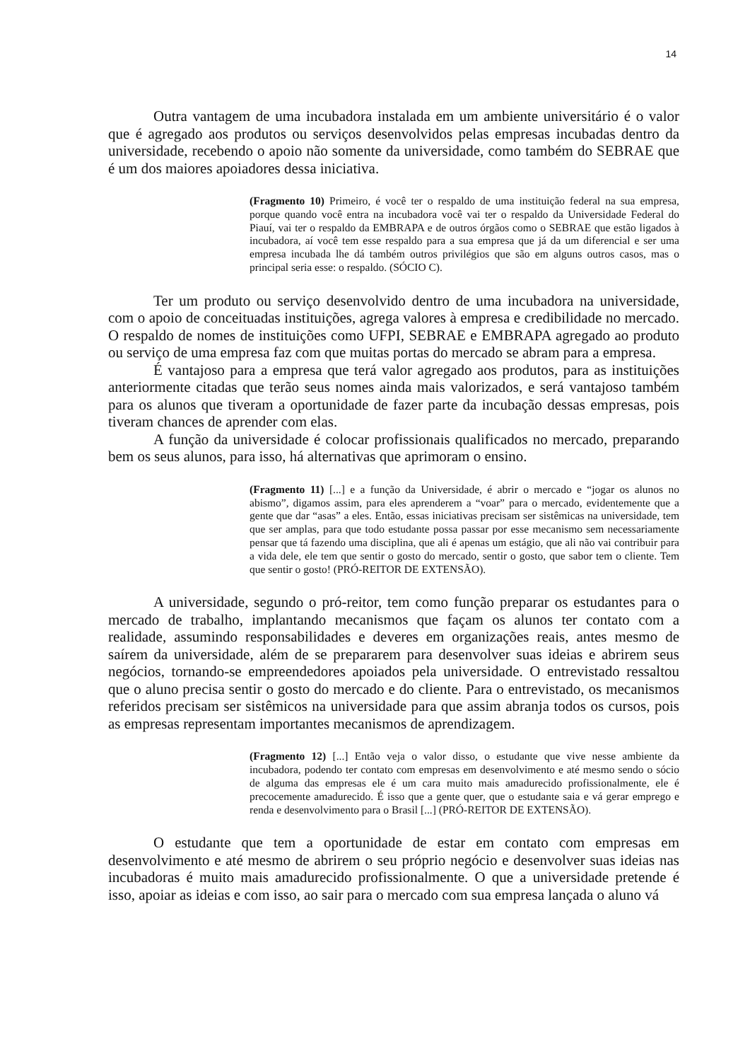14
Outra vantagem de uma incubadora instalada em um ambiente universitário é o valor que é agregado aos produtos ou serviços desenvolvidos pelas empresas incubadas dentro da universidade, recebendo o apoio não somente da universidade, como também do SEBRAE que é um dos maiores apoiadores dessa iniciativa.
(Fragmento 10) Primeiro, é você ter o respaldo de uma instituição federal na sua empresa, porque quando você entra na incubadora você vai ter o respaldo da Universidade Federal do Piauí, vai ter o respaldo da EMBRAPA e de outros órgãos como o SEBRAE que estão ligados à incubadora, aí você tem esse respaldo para a sua empresa que já da um diferencial e ser uma empresa incubada lhe dá também outros privilégios que são em alguns outros casos, mas o principal seria esse: o respaldo. (SÓCIO C).
Ter um produto ou serviço desenvolvido dentro de uma incubadora na universidade, com o apoio de conceituadas instituições, agrega valores à empresa e credibilidade no mercado. O respaldo de nomes de instituições como UFPI, SEBRAE e EMBRAPA agregado ao produto ou serviço de uma empresa faz com que muitas portas do mercado se abram para a empresa.
É vantajoso para a empresa que terá valor agregado aos produtos, para as instituições anteriormente citadas que terão seus nomes ainda mais valorizados, e será vantajoso também para os alunos que tiveram a oportunidade de fazer parte da incubação dessas empresas, pois tiveram chances de aprender com elas.
A função da universidade é colocar profissionais qualificados no mercado, preparando bem os seus alunos, para isso, há alternativas que aprimoram o ensino.
(Fragmento 11) [...] e a função da Universidade, é abrir o mercado e “jogar os alunos no abismo”, digamos assim, para eles aprenderem a “voar” para o mercado, evidentemente que a gente que dar “asas” a eles. Então, essas iniciativas precisam ser sistêmicas na universidade, tem que ser amplas, para que todo estudante possa passar por esse mecanismo sem necessariamente pensar que tá fazendo uma disciplina, que ali é apenas um estágio, que ali não vai contribuir para a vida dele, ele tem que sentir o gosto do mercado, sentir o gosto, que sabor tem o cliente. Tem que sentir o gosto! (PRÓ-REITOR DE EXTENSÃO).
A universidade, segundo o pró-reitor, tem como função preparar os estudantes para o mercado de trabalho, implantando mecanismos que façam os alunos ter contato com a realidade, assumindo responsabilidades e deveres em organizações reais, antes mesmo de saírem da universidade, além de se prepararem para desenvolver suas ideias e abrirem seus negócios, tornando-se empreendedores apoiados pela universidade. O entrevistado ressaltou que o aluno precisa sentir o gosto do mercado e do cliente. Para o entrevistado, os mecanismos referidos precisam ser sistêmicos na universidade para que assim abranja todos os cursos, pois as empresas representam importantes mecanismos de aprendizagem.
(Fragmento 12) [...] Então veja o valor disso, o estudante que vive nesse ambiente da incubadora, podendo ter contato com empresas em desenvolvimento e até mesmo sendo o sócio de alguma das empresas ele é um cara muito mais amadurecido profissionalmente, ele é precocemente amadurecido. É isso que a gente quer, que o estudante saia e vá gerar emprego e renda e desenvolvimento para o Brasil [...] (PRÓ-REITOR DE EXTENSÃO).
O estudante que tem a oportunidade de estar em contato com empresas em desenvolvimento e até mesmo de abrirem o seu próprio negócio e desenvolver suas ideias nas incubadoras é muito mais amadurecido profissionalmente. O que a universidade pretende é isso, apoiar as ideias e com isso, ao sair para o mercado com sua empresa lançada o aluno vá